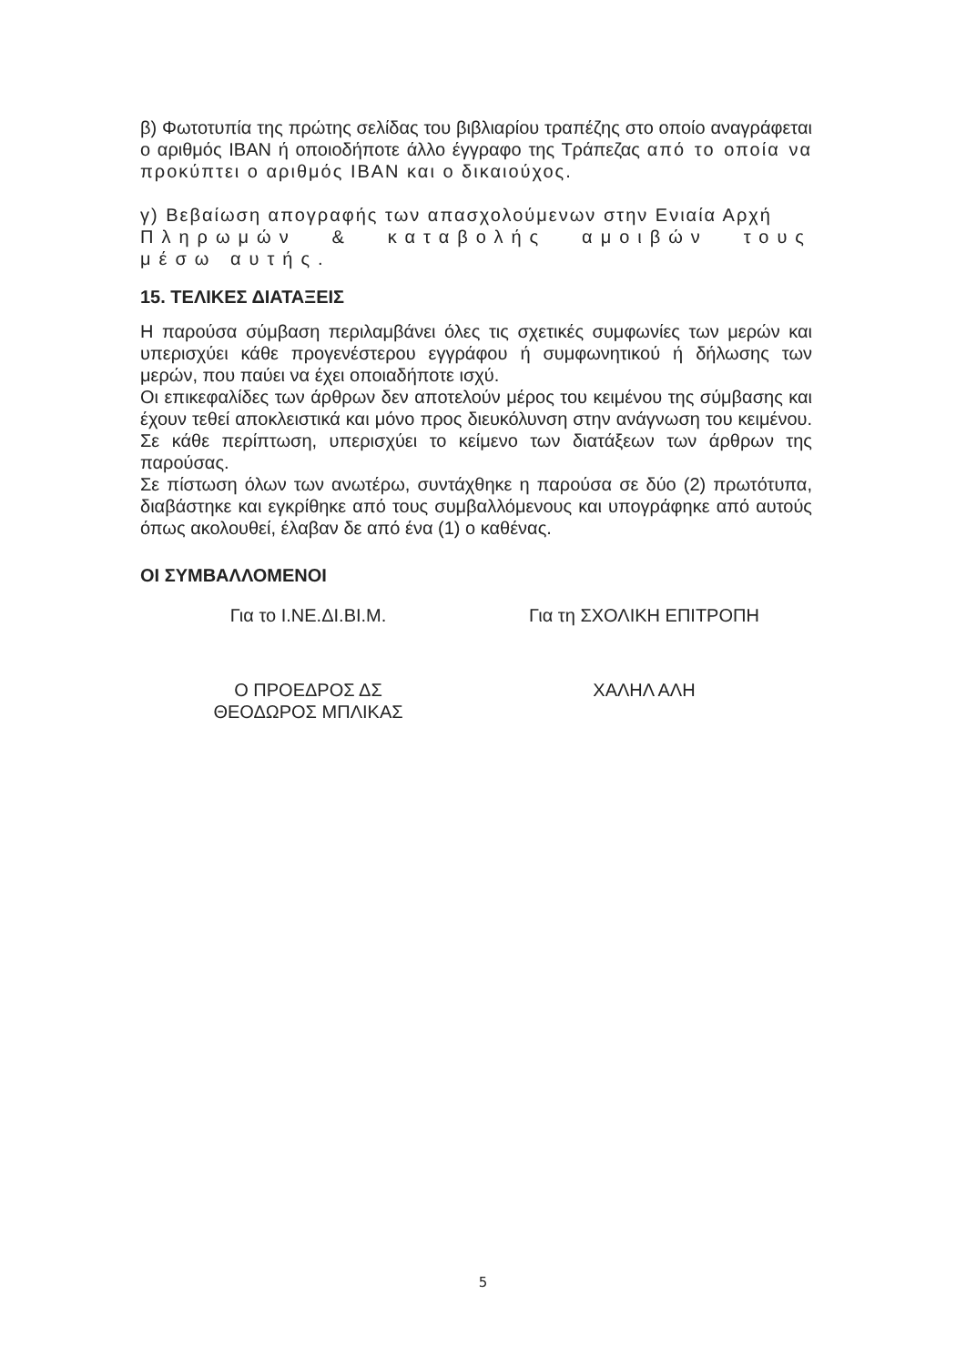β) Φωτοτυπία της πρώτης σελίδας του βιβλιαρίου τραπέζης στο οποίο αναγράφεται ο αριθμός IBAN ή οποιοδήποτε άλλο έγγραφο της Τράπεζας από το οποία να προκύπτει ο αριθμός IBAN και ο δικαιούχος.
γ) Βεβαίωση απογραφής των απασχολούμενων στην Ενιαία Αρχή
Πληρωμών & καταβολής αμοιβών τους μέσω αυτής.
15. ΤΕΛΙΚΕΣ ΔΙΑΤΑΞΕΙΣ
Η παρούσα σύμβαση περιλαμβάνει όλες τις σχετικές συμφωνίες των μερών και υπερισχύει κάθε προγενέστερου εγγράφου ή συμφωνητικού ή δήλωσης των μερών, που παύει να έχει οποιαδήποτε ισχύ.
Οι επικεφαλίδες των άρθρων δεν αποτελούν μέρος του κειμένου της σύμβασης και έχουν τεθεί αποκλειστικά και μόνο προς διευκόλυνση στην ανάγνωση του κειμένου. Σε κάθε περίπτωση, υπερισχύει το κείμενο των διατάξεων των άρθρων της παρούσας.
Σε πίστωση όλων των ανωτέρω, συντάχθηκε η παρούσα σε δύο (2) πρωτότυπα, διαβάστηκε και εγκρίθηκε από τους συμβαλλόμενους και υπογράφηκε από αυτούς όπως ακολουθεί, έλαβαν δε από ένα (1) ο καθένας.
ΟΙ ΣΥΜΒΑΛΛΟΜΕΝΟΙ
Για το Ι.ΝΕ.ΔΙ.ΒΙ.Μ. Για τη ΣΧΟΛΙΚΗ ΕΠΙΤΡΟΠΗ
Ο ΠΡΟΕΔΡΟΣ ΔΣ
ΘΕΟΔΩΡΟΣ ΜΠΛΙΚΑΣ
ΧΑΛΗΛ ΑΛΗ
5